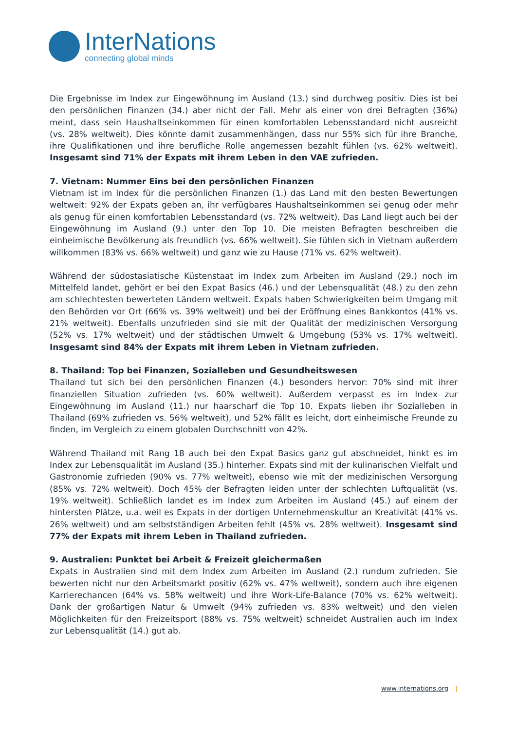InterNations
connecting global minds
Die Ergebnisse im Index zur Eingewöhnung im Ausland (13.) sind durchweg positiv. Dies ist bei den persönlichen Finanzen (34.) aber nicht der Fall. Mehr als einer von drei Befragten (36%) meint, dass sein Haushaltseinkommen für einen komfortablen Lebensstandard nicht ausreicht (vs. 28% weltweit). Dies könnte damit zusammenhängen, dass nur 55% sich für ihre Branche, ihre Qualifikationen und ihre berufliche Rolle angemessen bezahlt fühlen (vs. 62% weltweit). Insgesamt sind 71% der Expats mit ihrem Leben in den VAE zufrieden.
7. Vietnam: Nummer Eins bei den persönlichen Finanzen
Vietnam ist im Index für die persönlichen Finanzen (1.) das Land mit den besten Bewertungen weltweit: 92% der Expats geben an, ihr verfügbares Haushaltseinkommen sei genug oder mehr als genug für einen komfortablen Lebensstandard (vs. 72% weltweit). Das Land liegt auch bei der Eingewöhnung im Ausland (9.) unter den Top 10. Die meisten Befragten beschreiben die einheimische Bevölkerung als freundlich (vs. 66% weltweit). Sie fühlen sich in Vietnam außerdem willkommen (83% vs. 66% weltweit) und ganz wie zu Hause (71% vs. 62% weltweit).
Während der südostasiatische Küstenstaat im Index zum Arbeiten im Ausland (29.) noch im Mittelfeld landet, gehört er bei den Expat Basics (46.) und der Lebensqualität (48.) zu den zehn am schlechtesten bewerteten Ländern weltweit. Expats haben Schwierigkeiten beim Umgang mit den Behörden vor Ort (66% vs. 39% weltweit) und bei der Eröffnung eines Bankkontos (41% vs. 21% weltweit). Ebenfalls unzufrieden sind sie mit der Qualität der medizinischen Versorgung (52% vs. 17% weltweit) und der städtischen Umwelt & Umgebung (53% vs. 17% weltweit). Insgesamt sind 84% der Expats mit ihrem Leben in Vietnam zufrieden.
8. Thailand: Top bei Finanzen, Sozialleben und Gesundheitswesen
Thailand tut sich bei den persönlichen Finanzen (4.) besonders hervor: 70% sind mit ihrer finanziellen Situation zufrieden (vs. 60% weltweit). Außerdem verpasst es im Index zur Eingewöhnung im Ausland (11.) nur haarscharf die Top 10. Expats lieben ihr Sozialleben in Thailand (69% zufrieden vs. 56% weltweit), und 52% fällt es leicht, dort einheimische Freunde zu finden, im Vergleich zu einem globalen Durchschnitt von 42%.
Während Thailand mit Rang 18 auch bei den Expat Basics ganz gut abschneidet, hinkt es im Index zur Lebensqualität im Ausland (35.) hinterher. Expats sind mit der kulinarischen Vielfalt und Gastronomie zufrieden (90% vs. 77% weltweit), ebenso wie mit der medizinischen Versorgung (85% vs. 72% weltweit). Doch 45% der Befragten leiden unter der schlechten Luftqualität (vs. 19% weltweit). Schließlich landet es im Index zum Arbeiten im Ausland (45.) auf einem der hintersten Plätze, u.a. weil es Expats in der dortigen Unternehmenskultur an Kreativität (41% vs. 26% weltweit) und am selbstständigen Arbeiten fehlt (45% vs. 28% weltweit). Insgesamt sind 77% der Expats mit ihrem Leben in Thailand zufrieden.
9. Australien: Punktet bei Arbeit & Freizeit gleichermaßen
Expats in Australien sind mit dem Index zum Arbeiten im Ausland (2.) rundum zufrieden. Sie bewerten nicht nur den Arbeitsmarkt positiv (62% vs. 47% weltweit), sondern auch ihre eigenen Karrierechancen (64% vs. 58% weltweit) und ihre Work-Life-Balance (70% vs. 62% weltweit). Dank der großartigen Natur & Umwelt (94% zufrieden vs. 83% weltweit) und den vielen Möglichkeiten für den Freizeitsport (88% vs. 75% weltweit) schneidet Australien auch im Index zur Lebensqualität (14.) gut ab.
www.internations.org |